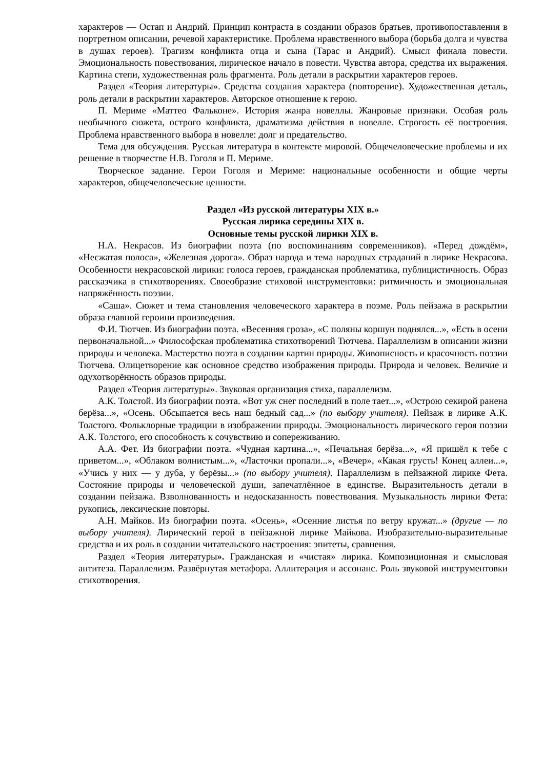характеров — Остап и Андрий. Принцип контраста в создании образов братьев, противопоставления в портретном описании, речевой характеристике. Проблема нравственного выбора (борьба долга и чувства в душах героев). Трагизм конфликта отца и сына (Тарас и Андрий). Смысл финала повести. Эмоциональность повествования, лирическое начало в повести. Чувства автора, средства их выражения. Картина степи, художественная роль фрагмента. Роль детали в раскрытии характеров героев.
Раздел «Теория литературы». Средства создания характера (повторение). Художественная деталь, роль детали в раскрытии характеров. Авторское отношение к герою.
П. Мериме «Маттео Фальконе». История жанра новеллы. Жанровые признаки. Особая роль необычного сюжета, острого конфликта, драматизма действия в новелле. Строгость её построения. Проблема нравственного выбора в новелле: долг и предательство.
Тема для обсуждения. Русская литература в контексте мировой. Общечеловеческие проблемы и их решение в творчестве Н.В. Гоголя и П. Мериме.
Творческое задание. Герои Гоголя и Мериме: национальные особенности и общие черты характеров, общечеловеческие ценности.
Раздел «Из русской литературы XIX в.»
Русская лирика середины XIX в.
Основные темы русской лирики XIX в.
Н.А. Некрасов. Из биографии поэта (по воспоминаниям современников). «Перед дождём», «Несжатая полоса», «Железная дорога». Образ народа и тема народных страданий в лирике Некрасова. Особенности некрасовской лирики: голоса героев, гражданская проблематика, публицистичность. Образ рассказчика в стихотворениях. Своеобразие стиховой инструментовки: ритмичность и эмоциональная напряжённость поэзии.
«Саша». Сюжет и тема становления человеческого характера в поэме. Роль пейзажа в раскрытии образа главной героини произведения.
Ф.И. Тютчев. Из биографии поэта. «Весенняя гроза», «С поляны коршун поднялся...», «Есть в осени первоначальной...» Философская проблематика стихотворений Тютчева. Параллелизм в описании жизни природы и человека. Мастерство поэта в создании картин природы. Живописность и красочность поэзии Тютчева. Олицетворение как основное средство изображения природы. Природа и человек. Величие и одухотворённость образов природы.
Раздел «Теория литературы». Звуковая организация стиха, параллелизм.
А.К. Толстой. Из биографии поэта. «Вот уж снег последний в поле тает...», «Острою секирой ранена берёза...», «Осень. Обсыпается весь наш бедный сад...» (по выбору учителя). Пейзаж в лирике А.К. Толстого. Фольклорные традиции в изображении природы. Эмоциональность лирического героя поэзии А.К. Толстого, его способность к сочувствию и сопереживанию.
А.А. Фет. Из биографии поэта. «Чудная картина...», «Печальная берёза...», «Я пришёл к тебе с приветом...», «Облаком волнистым...», «Ласточки пропали...», «Вечер», «Какая грусть! Конец аллеи...», «Учись у них — у дуба, у берёзы...» (по выбору учителя). Параллелизм в пейзажной лирике Фета. Состояние природы и человеческой души, запечатлённое в единстве. Выразительность детали в создании пейзажа. Взволнованность и недосказанность повествования. Музыкальность лирики Фета: рукопись, лексические повторы.
А.Н. Майков. Из биографии поэта. «Осень», «Осенние листья по ветру кружат...» (другие — по выбору учителя). Лирический герой в пейзажной лирике Майкова. Изобразительно-выразительные средства и их роль в создании читательского настроения: эпитеты, сравнения.
Раздел «Теория литературы». Гражданская и «чистая» лирика. Композиционная и смысловая антитеза. Параллелизм. Развёрнутая метафора. Аллитерация и ассонанс. Роль звуковой инструментовки стихотворения.